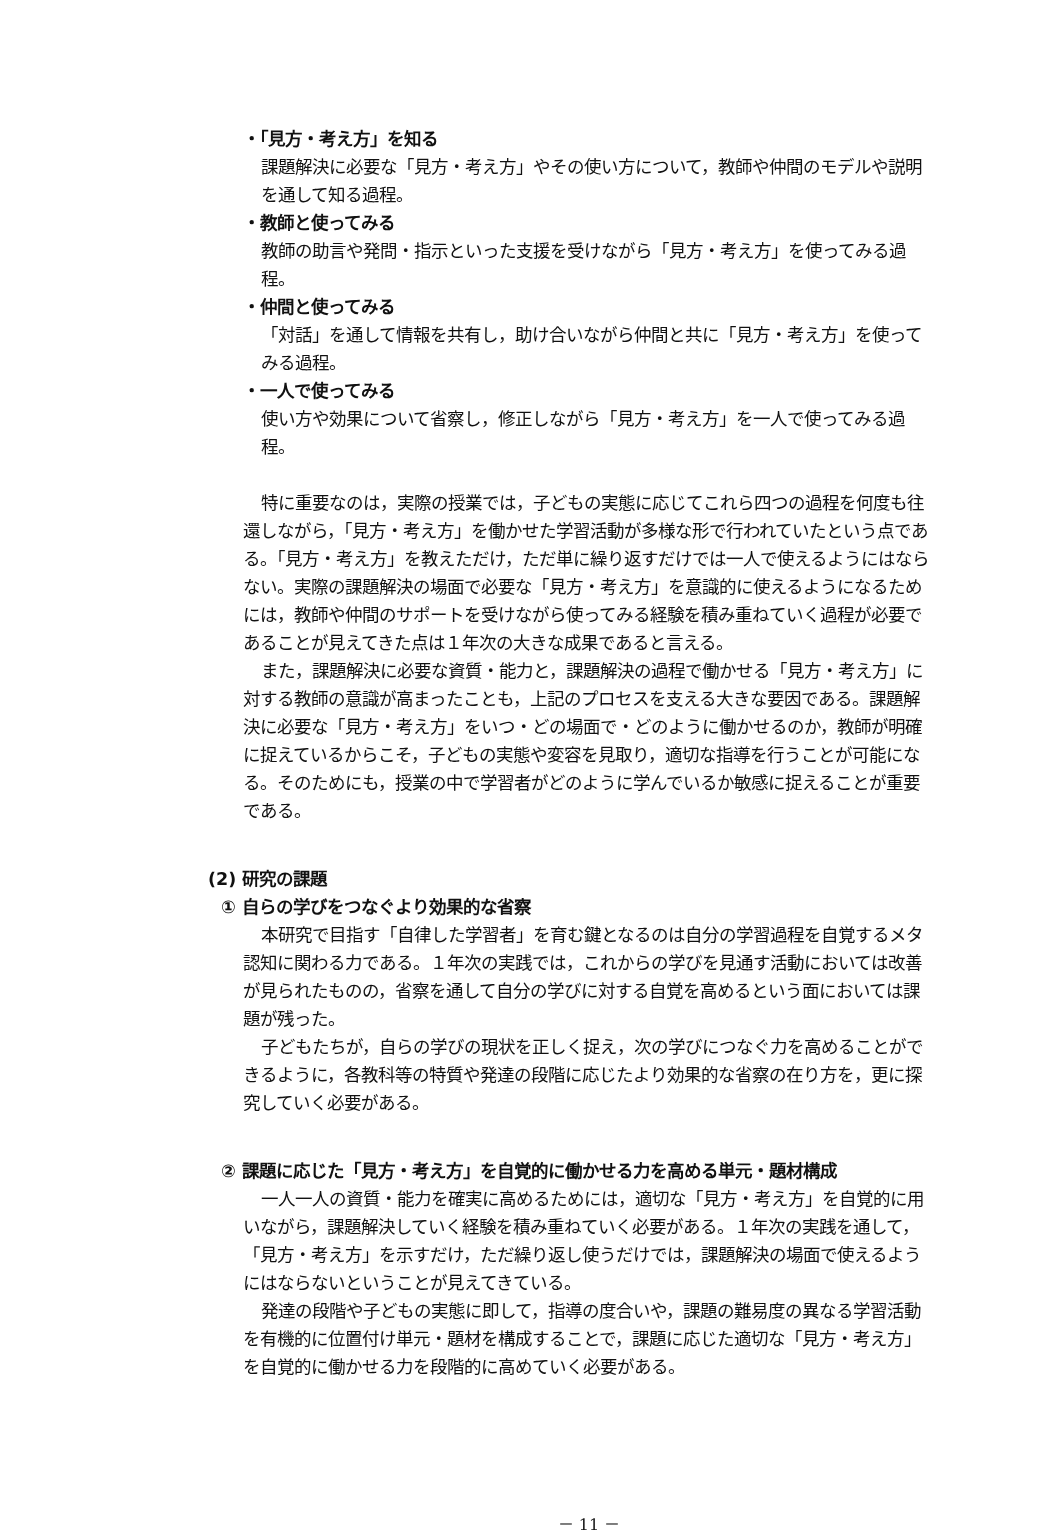・「見方・考え方」を知る
課題解決に必要な「見方・考え方」やその使い方について，教師や仲間のモデルや説明を通して知る過程。
・教師と使ってみる
教師の助言や発問・指示といった支援を受けながら「見方・考え方」を使ってみる過程。
・仲間と使ってみる
「対話」を通して情報を共有し，助け合いながら仲間と共に「見方・考え方」を使ってみる過程。
・一人で使ってみる
使い方や効果について省察し，修正しながら「見方・考え方」を一人で使ってみる過程。
特に重要なのは，実際の授業では，子どもの実態に応じてこれら四つの過程を何度も往還しながら，「見方・考え方」を働かせた学習活動が多様な形で行われていたという点である。「見方・考え方」を教えただけ，ただ単に繰り返すだけでは一人で使えるようにはならない。実際の課題解決の場面で必要な「見方・考え方」を意識的に使えるようになるためには，教師や仲間のサポートを受けながら使ってみる経験を積み重ねていく過程が必要であることが見えてきた点は１年次の大きな成果であると言える。
また，課題解決に必要な資質・能力と，課題解決の過程で働かせる「見方・考え方」に対する教師の意識が高まったことも，上記のプロセスを支える大きな要因である。課題解決に必要な「見方・考え方」をいつ・どの場面で・どのように働かせるのか，教師が明確に捉えているからこそ，子どもの実態や変容を見取り，適切な指導を行うことが可能になる。そのためにも，授業の中で学習者がどのように学んでいるか敏感に捉えることが重要である。
(2) 研究の課題
① 自らの学びをつなぐより効果的な省察
本研究で目指す「自律した学習者」を育む鍵となるのは自分の学習過程を自覚するメタ認知に関わる力である。１年次の実践では，これからの学びを見通す活動においては改善が見られたものの，省察を通して自分の学びに対する自覚を高めるという面においては課題が残った。
子どもたちが，自らの学びの現状を正しく捉え，次の学びにつなぐ力を高めることができるように，各教科等の特質や発達の段階に応じたより効果的な省察の在り方を，更に探究していく必要がある。
② 課題に応じた「見方・考え方」を自覚的に働かせる力を高める単元・題材構成
一人一人の資質・能力を確実に高めるためには，適切な「見方・考え方」を自覚的に用いながら，課題解決していく経験を積み重ねていく必要がある。１年次の実践を通して，「見方・考え方」を示すだけ，ただ繰り返し使うだけでは，課題解決の場面で使えるようにはならないということが見えてきている。
発達の段階や子どもの実態に即して，指導の度合いや，課題の難易度の異なる学習活動を有機的に位置付け単元・題材を構成することで，課題に応じた適切な「見方・考え方」を自覚的に働かせる力を段階的に高めていく必要がある。
－ 11 －